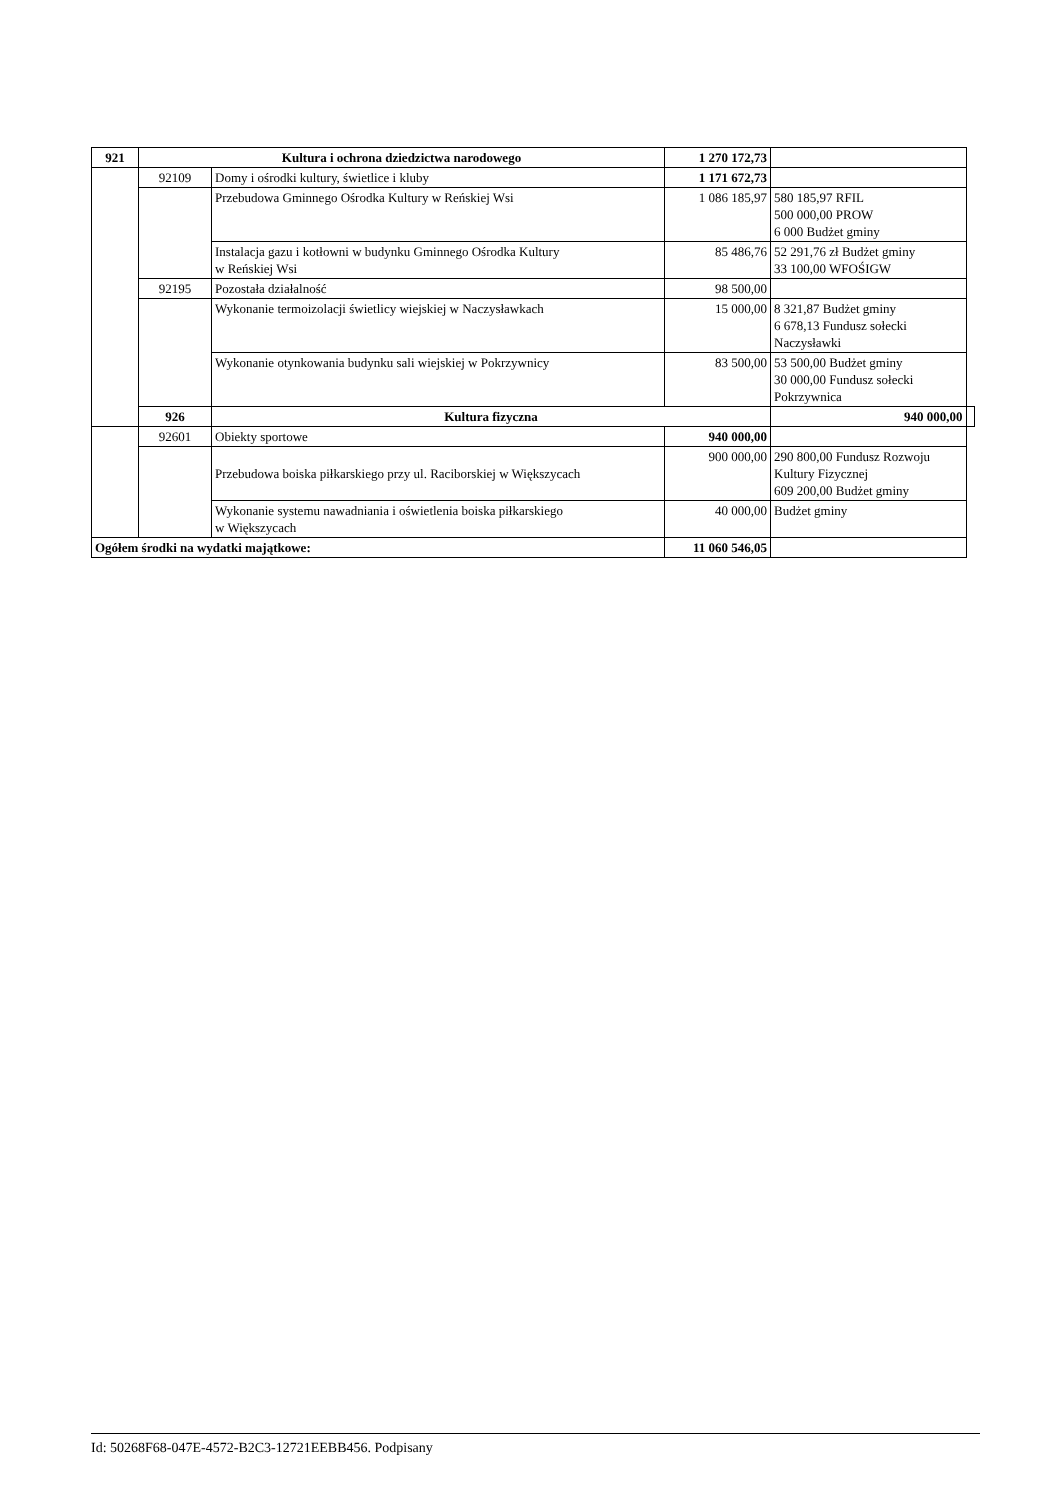| 921 | Kultura i ochrona dziedzictwa narodowego | | 1 270 172,73 | | |
| | 92109 | Domy i ośrodki kultury, świetlice i kluby | 1 171 672,73 | | |
| | | Przebudowa Gminnego Ośrodka Kultury w Reńskiej Wsi | 1 086 185,97 | 580 185,97 RFIL 500 000,00 PROW 6 000 Budżet gminy | |
| | | Instalacja gazu i kotłowni w budynku Gminnego Ośrodka Kultury w Reńskiej Wsi | 85 486,76 | 52 291,76 zł Budżet gminy 33 100,00 WFOŚIGW | |
| | 92195 | Pozostała działalność | 98 500,00 | | |
| | | Wykonanie termoizolacji świetlicy wiejskiej w Naczysławkach | 15 000,00 | 8 321,87 Budżet gminy 6 678,13 Fundusz sołecki Naczysławki | |
| | | Wykonanie otynkowania budynku sali wiejskiej w Pokrzywnicy | 83 500,00 | 53 500,00 Budżet gminy 30 000,00 Fundusz sołecki Pokrzywnica | |
| | 926 | Kultura fizyczna | | 940 000,00 | |
| | 92601 | Obiekty sportowe | 940 000,00 | | |
| | | Przebudowa boiska piłkarskiego przy ul. Raciborskiej w Większycach | 900 000,00 | 290 800,00 Fundusz Rozwoju Kultury Fizycznej 609 200,00 Budżet gminy | |
| | | Wykonanie systemu nawadniania i oświetlenia boiska piłkarskiego w Większycach | 40 000,00 | Budżet gminy | |
| Ogółem środki na wydatki majątkowe: | | | 11 060 546,05 | | |
Id: 50268F68-047E-4572-B2C3-12721EEBB456. Podpisany